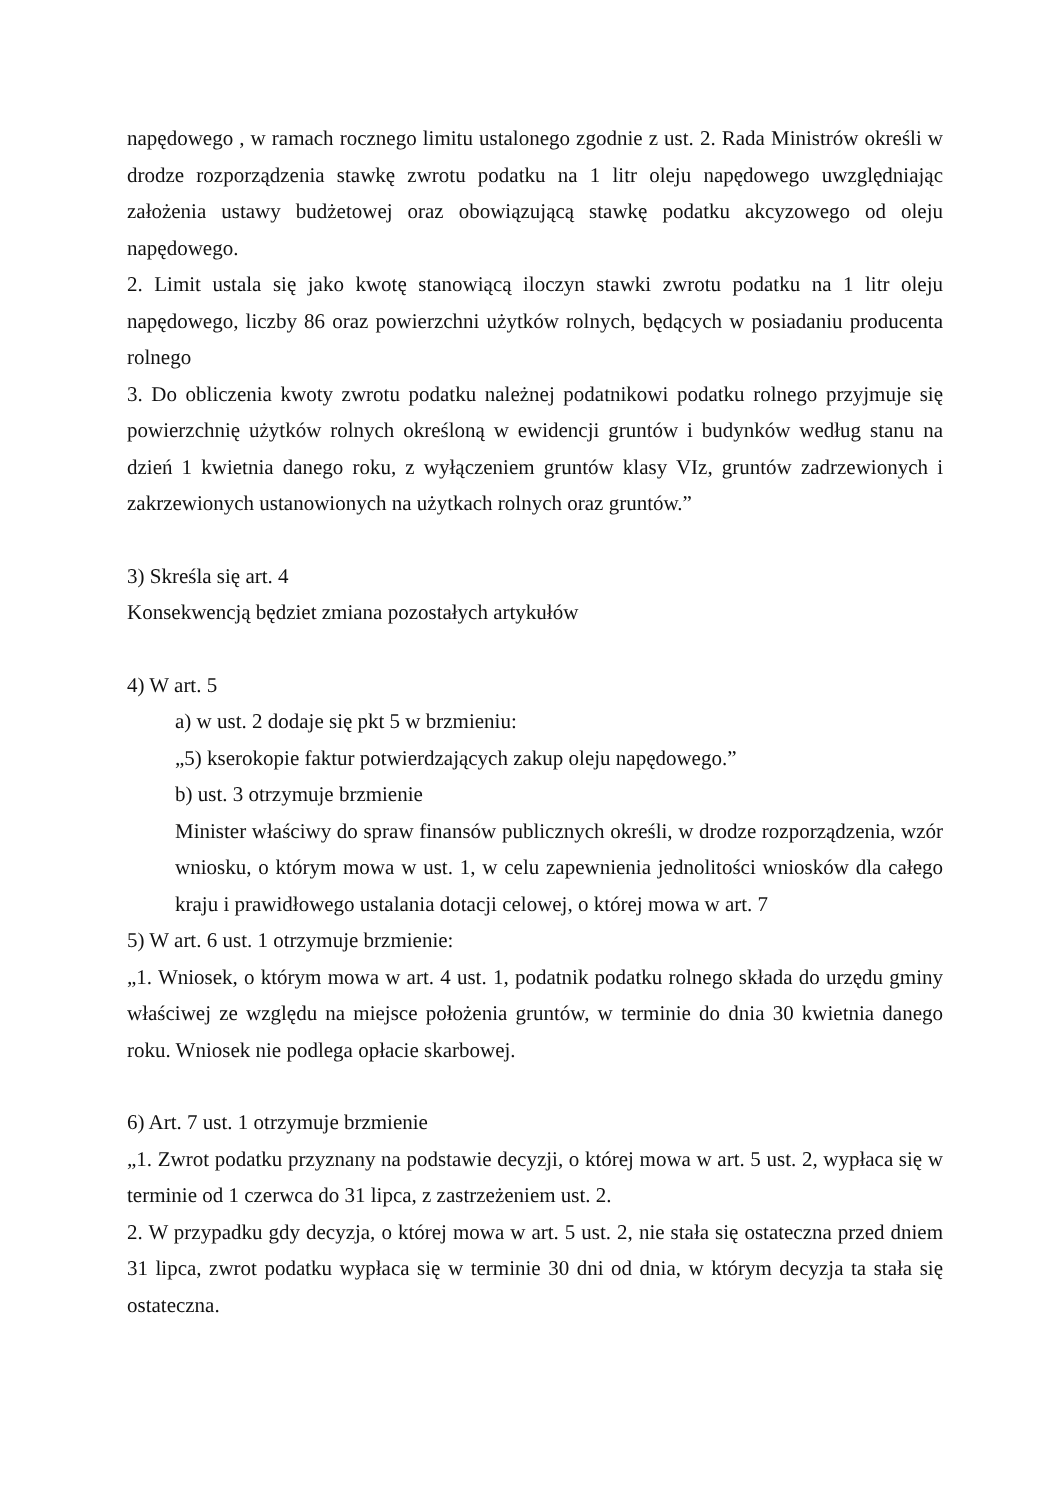napędowego , w ramach rocznego limitu ustalonego zgodnie z ust. 2. Rada Ministrów określi w drodze rozporządzenia stawkę zwrotu podatku na 1 litr oleju napędowego uwzględniając założenia ustawy budżetowej oraz obowiązującą stawkę podatku akcyzowego od oleju napędowego.
2. Limit ustala się jako kwotę stanowiącą iloczyn stawki zwrotu podatku na 1 litr oleju napędowego, liczby 86 oraz powierzchni użytków rolnych, będących w posiadaniu producenta rolnego
3. Do obliczenia kwoty zwrotu podatku należnej podatnikowi podatku rolnego przyjmuje się powierzchnię użytków rolnych określoną w ewidencji gruntów i budynków według stanu na dzień 1 kwietnia danego roku, z wyłączeniem gruntów klasy VIz, gruntów zadrzewionych i zakrzewionych ustanowionych na użytkach rolnych oraz gruntów.”
3) Skreśla się art. 4
Konsekwencją będziet zmiana pozostałych artykułów
4) W art. 5
a) w ust. 2 dodaje się pkt 5 w brzmieniu:
„5) kserokopie faktur potwierdzających zakup oleju napędowego.”
b) ust. 3 otrzymuje brzmienie
Minister właściwy do spraw finansów publicznych określi, w drodze rozporządzenia, wzór wniosku, o którym mowa w ust. 1, w celu zapewnienia jednolitości wniosków dla całego kraju i prawidłowego ustalania dotacji celowej, o której mowa w art. 7
5) W art. 6 ust. 1 otrzymuje brzmienie:
„1. Wniosek, o którym mowa w art. 4 ust. 1, podatnik podatku rolnego składa do urzędu gminy właściwej ze względu na miejsce położenia gruntów, w terminie do dnia 30 kwietnia danego roku. Wniosek nie podlega opłacie skarbowej.
6) Art. 7 ust. 1 otrzymuje brzmienie
„1. Zwrot podatku przyznany na podstawie decyzji, o której mowa w art. 5 ust. 2, wypłaca się w terminie od 1 czerwca do 31 lipca, z zastrzeżeniem ust. 2.
2. W przypadku gdy decyzja, o której mowa w art. 5 ust. 2, nie stała się ostateczna przed dniem 31 lipca, zwrot podatku wypłaca się w terminie 30 dni od dnia, w którym decyzja ta stała się ostateczna.